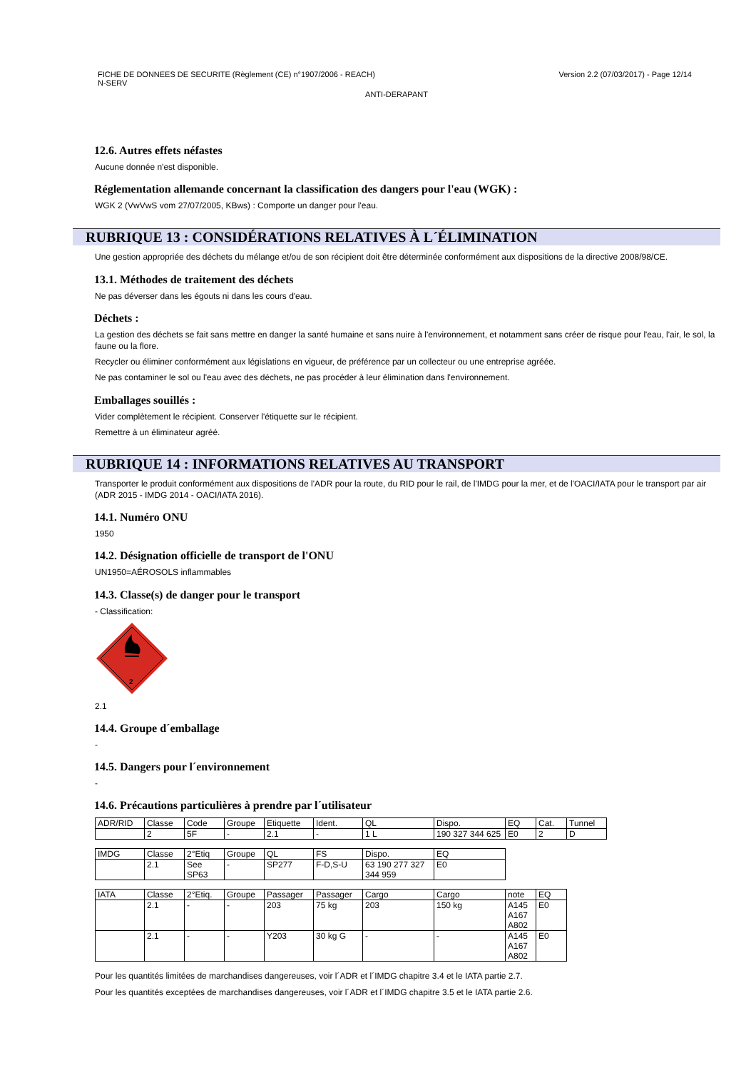FICHE DE DONNEES DE SECURITE (Règlement (CE) n°1907/2006 - REACH)
N-SERV
Version 2.2 (07/03/2017) - Page 12/14
ANTI-DERAPANT
12.6. Autres effets néfastes
Aucune donnée n'est disponible.
Réglementation allemande concernant la classification des dangers pour l'eau (WGK) :
WGK 2 (VwVwS vom 27/07/2005, KBws) : Comporte un danger pour l'eau.
RUBRIQUE 13 : CONSIDÉRATIONS RELATIVES À L´ÉLIMINATION
Une gestion appropriée des déchets du mélange et/ou de son récipient doit être déterminée conformément aux dispositions de la directive 2008/98/CE.
13.1. Méthodes de traitement des déchets
Ne pas déverser dans les égouts ni dans les cours d'eau.
Déchets :
La gestion des déchets se fait sans mettre en danger la santé humaine et sans nuire à l'environnement, et notamment sans créer de risque pour l'eau, l'air, le sol, la faune ou la flore.
Recycler ou éliminer conformément aux législations en vigueur, de préférence par un collecteur ou une entreprise agréée.
Ne pas contaminer le sol ou l'eau avec des déchets, ne pas procéder à leur élimination dans l'environnement.
Emballages souillés :
Vider complètement le récipient. Conserver l'étiquette sur le récipient.
Remettre à un éliminateur agréé.
RUBRIQUE 14 : INFORMATIONS RELATIVES AU TRANSPORT
Transporter le produit conformément aux dispositions de l'ADR pour la route, du RID pour le rail, de l'IMDG pour la mer, et de l'OACI/IATA pour le transport par air (ADR 2015 - IMDG 2014 - OACI/IATA 2016).
14.1. Numéro ONU
1950
14.2. Désignation officielle de transport de l'ONU
UN1950=AÉROSOLS inflammables
14.3. Classe(s) de danger pour le transport
- Classification:
2
2.1
14.4. Groupe d´emballage
-
14.5. Dangers pour l´environnement
-
14.6. Précautions particulières à prendre par l´utilisateur
| ADR/RID | Classe | Code | Groupe | Etiquette | Ident. | QL | Dispo. | EQ | Cat. | Tunnel |
| | 2 | 5F | - | 2.1 | - | 1 L | 190 327 344 625 | E0 | 2 | D |
| IMDG | Classe | 2°Etiq | Groupe | QL | FS | Dispo. | EQ |
| | 2.1 | See SP63 | - | SP277 | F-D,S-U | 63 190 277 327 344 959 | E0 |
| IATA | Classe | 2°Etiq. | Groupe | Passager | Passager | Cargo | Cargo | note | EQ |
| | 2.1 | - | - | 203 | 75 kg | 203 | 150 kg | A145 A167 A802 | E0 |
| | 2.1 | - | - | Y203 | 30 kg G | - | - | A145 A167 A802 | E0 |
Pour les quantités limitées de marchandises dangereuses, voir l´ADR et l´IMDG chapitre 3.4 et le IATA partie 2.7.
Pour les quantités exceptées de marchandises dangereuses, voir l´ADR et l´IMDG chapitre 3.5 et le IATA partie 2.6.